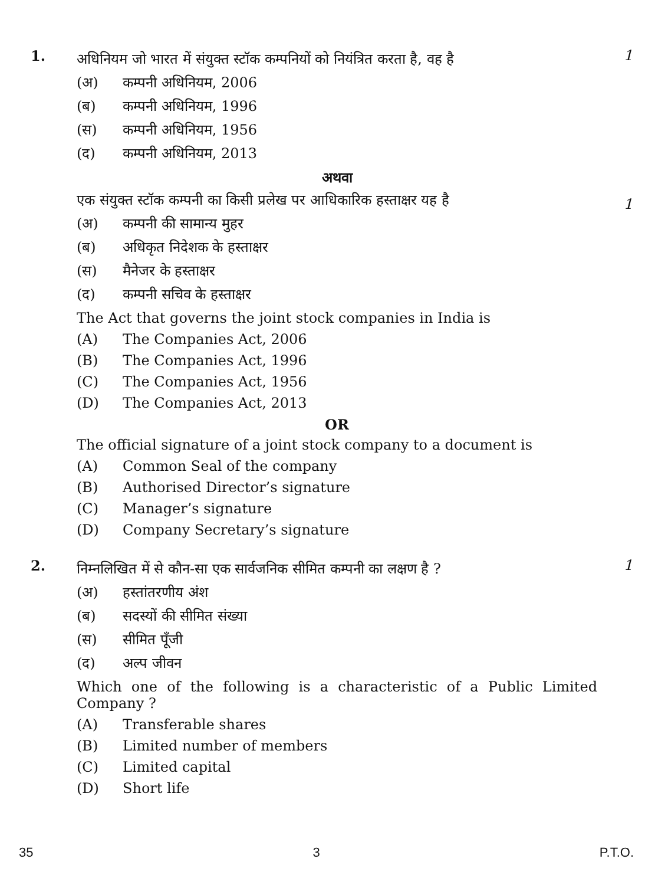1.
अधिनियम जो भारत में संयुक्त स्टॉक कम्पनियों को नियंत्रित करता है, वह है
(अ) कम्पनी अधिनियम, 2006
(ब) कम्पनी अधिनियम, 1996
(स) कम्पनी अधिनियम, 1956
(द) कम्पनी अधिनियम, 2013
अथवा
एक संयुक्त स्टॉक कम्पनी का किसी प्रलेख पर आधिकारिक हस्ताक्षर यह है
(अ) कम्पनी की सामान्य मुहर
(ब) अधिकृत निदेशक के हस्ताक्षर
(स) मैनेजर के हस्ताक्षर
(द) कम्पनी सचिव के हस्ताक्षर
The Act that governs the joint stock companies in India is
(A) The Companies Act, 2006
(B) The Companies Act, 1996
(C) The Companies Act, 1956
(D) The Companies Act, 2013
OR
The official signature of a joint stock company to a document is
(A) Common Seal of the company
(B) Authorised Director’s signature
(C) Manager’s signature
(D) Company Secretary’s signature
1
1
2.
निम्नलिखित में से कौन-सा एक सार्वजनिक सीमित कम्पनी का लक्षण है ?
(अ) हस्तांतरणीय अंश
(ब) सदस्यों की सीमित संख्या
(स) सीमित पूँजी
(द) अल्प जीवन
Which one of the following is a characteristic of a Public Limited Company ?
(A) Transferable shares
(B) Limited number of members
(C) Limited capital
(D) Short life
1
35 3 P.T.O.